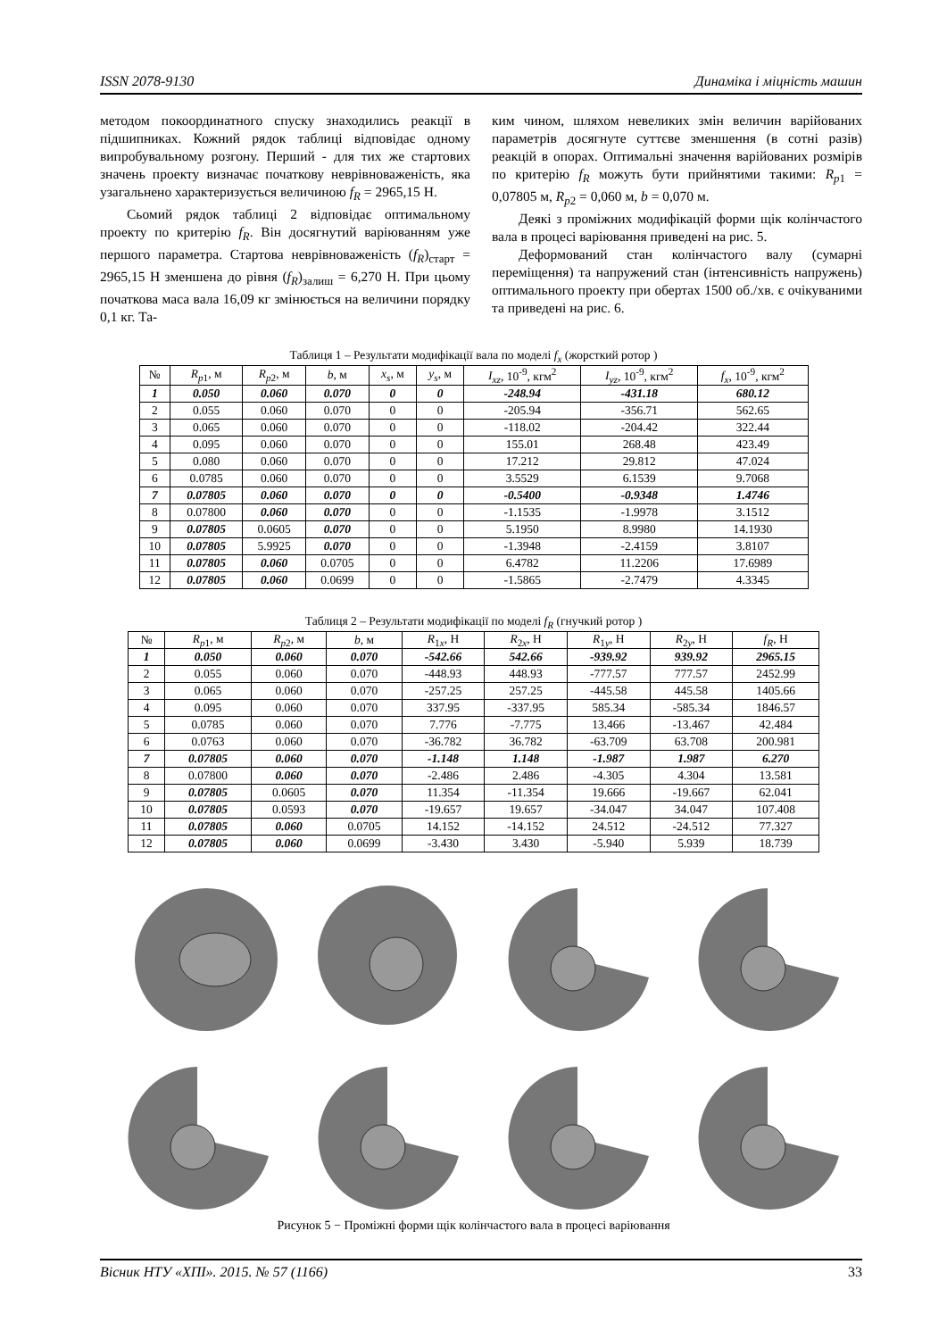ISSN 2078-9130 Динаміка і міцність машин
методом покоординатного спуску знаходились реакції в підшипниках. Кожний рядок таблиці відповідає одному випробувальному розгону. Перший - для тих же стартових значень проекту визначає початкову неврівноваженість, яка узагальнено характеризується величиною f<sub>R</sub> = 2965,15 Н.
Сьомий рядок таблиці 2 відповідає оптимальному проекту по критерію f<sub>R</sub>. Він досягнутий варіюванням уже першого параметра. Стартова неврівноваженість (f<sub>R</sub>)<sub>старт</sub> = 2965,15 Н зменшена до рівня (f<sub>R</sub>)<sub>залиш</sub> = 6,270 Н. При цьому початкова маса вала 16,09 кг змінюється на величини порядку 0,1 кг. Та-
ким чином, шляхом невеликих змін величин варійованих параметрів досягнуте суттєве зменшення (в сотні разів) реакцій в опорах. Оптимальні значення варійованих розмірів по критерію f<sub>R</sub> можуть бути прийнятими такими: R<sub>p</sub><sub>1</sub> = 0,07805 м, R<sub>p</sub><sub>2</sub> = 0,060 м, b = 0,070 м.
Деякі з проміжних модифікацій форми щік колінчастого вала в процесі варіювання приведені на рис. 5.
Деформований стан колінчастого валу (сумарні переміщення) та напружений стан (інтенсивність напружень) оптимального проекту при обертах 1500 об./хв. є очікуваними та приведені на рис. 6.
Таблиця 1 – Результати модифікації вала по моделі f<sub>x</sub> (жорсткий ротор )
| № | R<sub>p</sub><sub>1</sub>, м | R<sub>p</sub><sub>2</sub>, м | b , м | x<sub>s</sub> , м | y<sub>s</sub> , м | I<sub>xz</sub> , 10<sup>-9</sup>, кгм<sup>2</sup> | I<sub>yz</sub> , 10<sup>-9</sup>, кгм<sup>2</sup> | f<sub>x</sub> , 10<sup>-9</sup>, кгм<sup>2</sup> |
| --- | --- | --- | --- | --- | --- | --- | --- | --- |
| 1 | 0.050 | 0.060 | 0.070 | 0 | 0 | -248.94 | -431.18 | 680.12 |
| 2 | 0.055 | 0.060 | 0.070 | 0 | 0 | -205.94 | -356.71 | 562.65 |
| 3 | 0.065 | 0.060 | 0.070 | 0 | 0 | -118.02 | -204.42 | 322.44 |
| 4 | 0.095 | 0.060 | 0.070 | 0 | 0 | 155.01 | 268.48 | 423.49 |
| 5 | 0.080 | 0.060 | 0.070 | 0 | 0 | 17.212 | 29.812 | 47.024 |
| 6 | 0.0785 | 0.060 | 0.070 | 0 | 0 | 3.5529 | 6.1539 | 9.7068 |
| 7 | 0.07805 | 0.060 | 0.070 | 0 | 0 | -0.5400 | -0.9348 | 1.4746 |
| 8 | 0.07800 | 0.060 | 0.070 | 0 | 0 | -1.1535 | -1.9978 | 3.1512 |
| 9 | 0.07805 | 0.0605 | 0.070 | 0 | 0 | 5.1950 | 8.9980 | 14.1930 |
| 10 | 0.07805 | 5.9925 | 0.070 | 0 | 0 | -1.3948 | -2.4159 | 3.8107 |
| 11 | 0.07805 | 0.060 | 0.0705 | 0 | 0 | 6.4782 | 11.2206 | 17.6989 |
| 12 | 0.07805 | 0.060 | 0.0699 | 0 | 0 | -1.5865 | -2.7479 | 4.3345 |
Таблиця 2 – Результати модифікації по моделі f<sub>R</sub> (гнучкий ротор )
| № | R<sub>p</sub><sub>1</sub>, м | R<sub>p</sub><sub>2</sub>, м | b , м | R<sub>1x</sub>, Н | R<sub>2x</sub>, Н | R<sub>1y</sub>, Н | R<sub>2y</sub>, Н | f<sub>R</sub> , Н |
| --- | --- | --- | --- | --- | --- | --- | --- | --- |
| 1 | 0.050 | 0.060 | 0.070 | -542.66 | 542.66 | -939.92 | 939.92 | 2965.15 |
| 2 | 0.055 | 0.060 | 0.070 | -448.93 | 448.93 | -777.57 | 777.57 | 2452.99 |
| 3 | 0.065 | 0.060 | 0.070 | -257.25 | 257.25 | -445.58 | 445.58 | 1405.66 |
| 4 | 0.095 | 0.060 | 0.070 | 337.95 | -337.95 | 585.34 | -585.34 | 1846.57 |
| 5 | 0.0785 | 0.060 | 0.070 | 7.776 | -7.775 | 13.466 | -13.467 | 42.484 |
| 6 | 0.0763 | 0.060 | 0.070 | -36.782 | 36.782 | -63.709 | 63.708 | 200.981 |
| 7 | 0.07805 | 0.060 | 0.070 | -1.148 | 1.148 | -1.987 | 1.987 | 6.270 |
| 8 | 0.07800 | 0.060 | 0.070 | -2.486 | 2.486 | -4.305 | 4.304 | 13.581 |
| 9 | 0.07805 | 0.0605 | 0.070 | 11.354 | -11.354 | 19.666 | -19.667 | 62.041 |
| 10 | 0.07805 | 0.0593 | 0.070 | -19.657 | 19.657 | -34.047 | 34.047 | 107.408 |
| 11 | 0.07805 | 0.060 | 0.0705 | 14.152 | -14.152 | 24.512 | -24.512 | 77.327 |
| 12 | 0.07805 | 0.060 | 0.0699 | -3.430 | 3.430 | -5.940 | 5.939 | 18.739 |
Рисунок 5 − Проміжні форми щік колінчастого вала в процесі варіювання
Вісник НТУ «ХПІ». 2015. № 57 (1166) 33